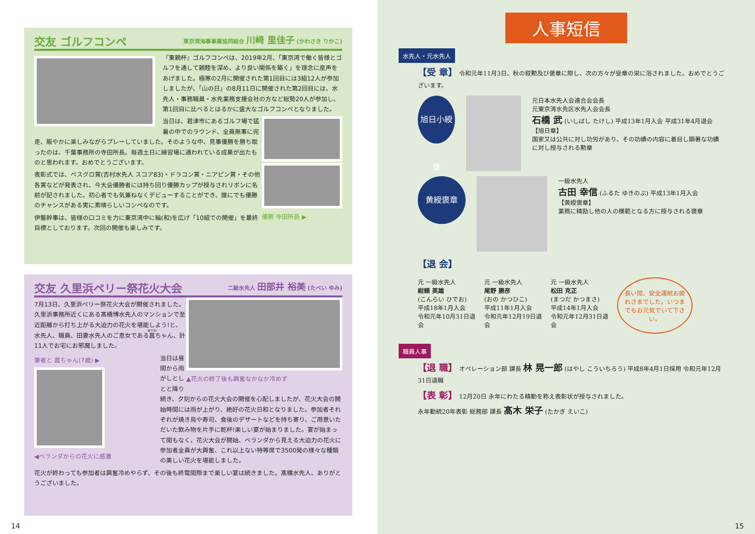交友 ゴルフコンペ 東京湾海事事業協同組合 川﨑 里佳子 (かわさき りかこ)
『東親杯』ゴルフコンペは、2019年2月、「東京湾で働く皆様とゴルフを通して親睦を深め、より良い関係を築く」を理念に産声をあげました。極寒の2月に開催された第1回目には3組12人が参加しましたが、「山の日」の8月11日に開催された第2回目には、水先人・事務職員・水先業務支援会社の方など総勢20人が参加し、第1回目に比べるとはるかに盛大なゴルフコンペとなりました。
優勝 寺田所長 ▶
当日は、君津市にあるゴルフ場で猛暑の中でのラウンド、全員無事に完走、賑やかに楽しみながらプレーしていました。そのような中、見事優勝を勝ち取ったのは、千葉事務所の寺田所長。毎週土日に練習場に通われている成果が出たものと思われます。おめでとうございます。
表彰式では、ベスグロ賞(吉村水先人 スコア83)・ドラコン賞・ニアピン賞・その他各賞などが発表され、今大会優勝者には持ち回り優勝カップが授与されリボンに名前が記されました。初心者でも気兼ねなくデビューすることができ、誰にでも優勝のチャンスがある実に素晴らしいコンペなのです。
伊藝幹事は、皆様の口コミを力に東京湾中に輪(和)を広げ「10組での開催」を最終目標としております。次回の開催も楽しみです。
交友 久里浜ペリー祭花火大会 二級水先人 田部井 裕美 (たべい ゆみ)
▲花火の終了後も興奮なかなか冷めず
7月13日、久里浜ペリー祭花火大会が開催されました。久里浜事務所近くにある髙橋博水先人のマンションで至近距離から打ち上がる大迫力の花火を堪能しよう!と、水先人、職員、田妻水先人のご息女である菖ちゃん、計11人でお宅にお邪魔しました。
筆者と 菖ちゃん(7歳) ▶
◀ベランダからの花火に感激
当日は昼間から雨がしとしとと降り続き、夕刻からの花火大会の開催を心配しましたが、花火大会の開始時間には雨が上がり、絶好の花火日和となりました。参加者それぞれが焼き鳥や寿司、食後のデザートなどを持ち寄り、ご用意いただいた飲み物を片手に乾杯!楽しい宴が始まりました。宴が始まって間もなく、花火大会が開始、ベランダから見える大迫力の花火に参加者全員が大興奮、これ以上ない特等席で3500発の様々な種類の美しい花火を堪能しました。
花火が終わっても参加者は興奮冷めやらず、その後も終電間際まで楽しい宴は続きました。髙橋水先人、ありがとうございました。
14
人事短信
水先人・元水先人
【受 章】 令和元年11月3日、秋の叙勲及び褒章に際し、次の方々が受章の栄に浴されました。おめでとうございます。
旭日小綬章
元日本水先人会連合会会長
元東京湾水先区水先人会会長
石橋 武 (いしばし たけし) 平成13年1月入会 平成31年4月退会
【旭日章】
国家又は公共に対し功労があり、その功績の内容に着目し顕著な功績に対し授与される勲章
黄綬褒章
一級水先人
古田 幸信 (ふるた ゆきのぶ) 平成13年1月入会
【黄綬褒章】
業務に精励し他の人の模範となる方に授与される褒章
【退 会】
元 一級水先人
紺頼 英雄
(こんらい ひでお)
平成18年1月入会
令和元年10月31日退会
元 一級水先人
尾野 勝彦
(おの かつひこ)
平成11年1月入会
令和元年12月19日退会
元 一級水先人
松田 克正
(まつだ かつまさ)
平成14年1月入会
令和元年12月31日退会
長い間、安全運航お疲れさまでした。いつまでもお元気でいて下さい。
職員人事
【退 職】 オペレーション部 課長 林 晃一郎 (はやし こういちろう) 平成8年4月1日採用 令和元年12月31日退職
【表 彰】 12月20日 永年にわたる精勤を称え表彰状が授与されました。
永年勤続20年表彰 総務部 課長 髙木 栄子 (たかぎ えいこ)
15